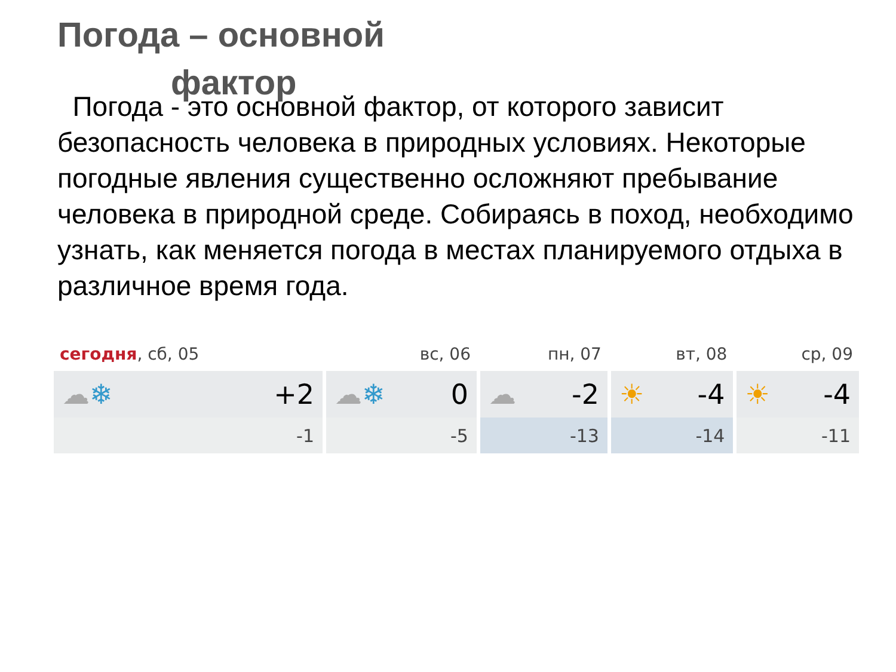Погода – основной
фактор
Погода - это основной фактор, от которого зависит безопасность человека в природных условиях. Некоторые погодные явления существенно осложняют пребывание человека в природной среде. Собираясь в поход, необходимо узнать, как меняется погода в местах планируемого отдыха в различное время года.
| сегодня , сб, 05 | вс, 06 | пн, 07 | вт, 08 | ср, 09 |
| --- | --- | --- | --- | --- |
| ☁ ❄ +2 | ☁ ❄ 0 | ☁ -2 | ☀ -4 | ☀ -4 |
| -1 | -5 | -13 | -14 | -11 |